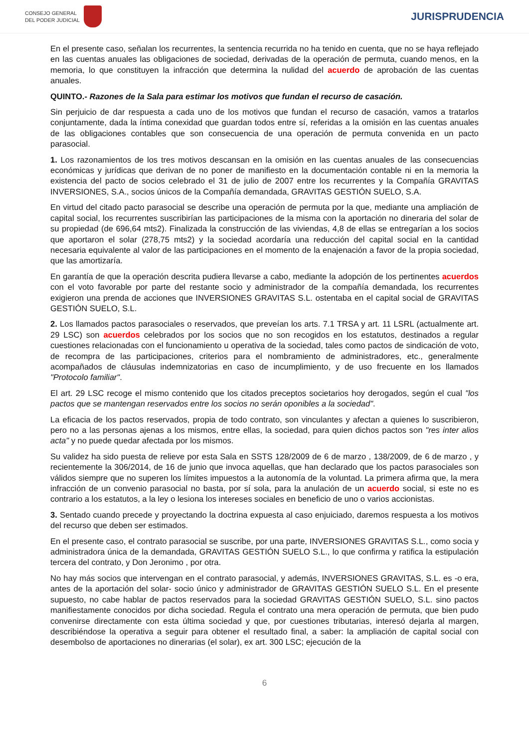CONSEJO GENERAL
DEL PODER JUDICIAL
JURISPRUDENCIA
En el presente caso, señalan los recurrentes, la sentencia recurrida no ha tenido en cuenta, que no se haya reflejado en las cuentas anuales las obligaciones de sociedad, derivadas de la operación de permuta, cuando menos, en la memoria, lo que constituyen la infracción que determina la nulidad del acuerdo de aprobación de las cuentas anuales.
QUINTO.- Razones de la Sala para estimar los motivos que fundan el recurso de casación.
Sin perjuicio de dar respuesta a cada uno de los motivos que fundan el recurso de casación, vamos a tratarlos conjuntamente, dada la íntima conexidad que guardan todos entre sí, referidas a la omisión en las cuentas anuales de las obligaciones contables que son consecuencia de una operación de permuta convenida en un pacto parasocial.
1. Los razonamientos de los tres motivos descansan en la omisión en las cuentas anuales de las consecuencias económicas y jurídicas que derivan de no poner de manifiesto en la documentación contable ni en la memoria la existencia del pacto de socios celebrado el 31 de julio de 2007 entre los recurrentes y la Compañía GRAVITAS INVERSIONES, S.A., socios únicos de la Compañía demandada, GRAVITAS GESTIÓN SUELO, S.A.
En virtud del citado pacto parasocial se describe una operación de permuta por la que, mediante una ampliación de capital social, los recurrentes suscribirían las participaciones de la misma con la aportación no dineraria del solar de su propiedad (de 696,64 mts2). Finalizada la construcción de las viviendas, 4,8 de ellas se entregarían a los socios que aportaron el solar (278,75 mts2) y la sociedad acordaría una reducción del capital social en la cantidad necesaria equivalente al valor de las participaciones en el momento de la enajenación a favor de la propia sociedad, que las amortizaría.
En garantía de que la operación descrita pudiera llevarse a cabo, mediante la adopción de los pertinentes acuerdos con el voto favorable por parte del restante socio y administrador de la compañía demandada, los recurrentes exigieron una prenda de acciones que INVERSIONES GRAVITAS S.L. ostentaba en el capital social de GRAVITAS GESTIÓN SUELO, S.L.
2. Los llamados pactos parasociales o reservados, que preveían los arts. 7.1 TRSA y art. 11 LSRL (actualmente art. 29 LSC) son acuerdos celebrados por los socios que no son recogidos en los estatutos, destinados a regular cuestiones relacionadas con el funcionamiento u operativa de la sociedad, tales como pactos de sindicación de voto, de recompra de las participaciones, criterios para el nombramiento de administradores, etc., generalmente acompañados de cláusulas indemnizatorias en caso de incumplimiento, y de uso frecuente en los llamados "Protocolo familiar".
El art. 29 LSC recoge el mismo contenido que los citados preceptos societarios hoy derogados, según el cual "los pactos que se mantengan reservados entre los socios no serán oponibles a la sociedad".
La eficacia de los pactos reservados, propia de todo contrato, son vinculantes y afectan a quienes lo suscribieron, pero no a las personas ajenas a los mismos, entre ellas, la sociedad, para quien dichos pactos son "res inter alios acta" y no puede quedar afectada por los mismos.
Su validez ha sido puesta de relieve por esta Sala en SSTS 128/2009 de 6 de marzo , 138/2009, de 6 de marzo , y recientemente la 306/2014, de 16 de junio que invoca aquellas, que han declarado que los pactos parasociales son válidos siempre que no superen los límites impuestos a la autonomía de la voluntad. La primera afirma que, la mera infracción de un convenio parasocial no basta, por sí sola, para la anulación de un acuerdo social, si este no es contrario a los estatutos, a la ley o lesiona los intereses sociales en beneficio de uno o varios accionistas.
3. Sentado cuando precede y proyectando la doctrina expuesta al caso enjuiciado, daremos respuesta a los motivos del recurso que deben ser estimados.
En el presente caso, el contrato parasocial se suscribe, por una parte, INVERSIONES GRAVITAS S.L., como socia y administradora única de la demandada, GRAVITAS GESTIÓN SUELO S.L., lo que confirma y ratifica la estipulación tercera del contrato, y Don Jeronimo , por otra.
No hay más socios que intervengan en el contrato parasocial, y además, INVERSIONES GRAVITAS, S.L. es -o era, antes de la aportación del solar- socio único y administrador de GRAVITAS GESTIÓN SUELO S.L. En el presente supuesto, no cabe hablar de pactos reservados para la sociedad GRAVITAS GESTIÓN SUELO, S.L. sino pactos manifiestamente conocidos por dicha sociedad. Regula el contrato una mera operación de permuta, que bien pudo convenirse directamente con esta última sociedad y que, por cuestiones tributarias, interesó dejarla al margen, describiéndose la operativa a seguir para obtener el resultado final, a saber: la ampliación de capital social con desembolso de aportaciones no dinerarias (el solar), ex art. 300 LSC; ejecución de la
6